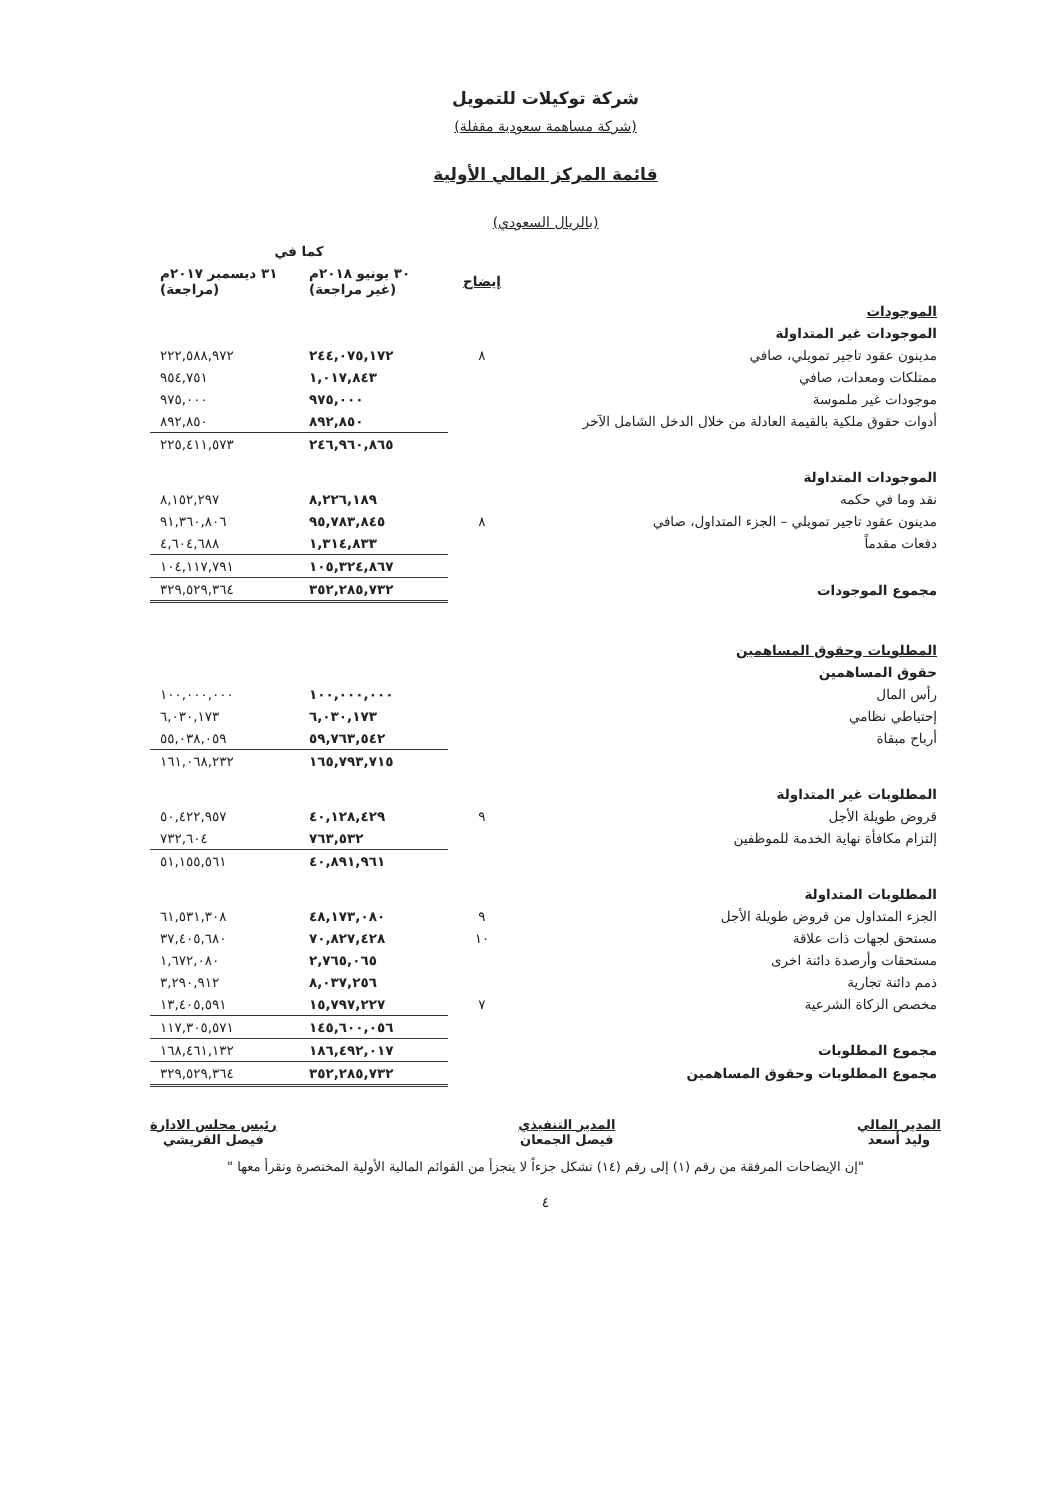شركة توكيلات للتمويل
(شركة مساهمة سعودية مقفلة)
قائمة المركز المالي الأولية
(بالريال السعودي)
| | | كما في | |
| --- | --- | --- | --- |
| | إيضاح | ٣٠ يونيو ٢٠١٨م (غير مراجعة) | ٣١ ديسمبر ٢٠١٧م (مراجعة) |
| الموجودات | | | |
| الموجودات غير المتداولة | | | |
| مدينون عقود تاجير تمويلي، صافي | ٨ | ٢٤٤,٠٧٥,١٧٢ | ٢٢٢,٥٨٨,٩٧٢ |
| ممتلكات ومعدات، صافي | | ١,٠١٧,٨٤٣ | ٩٥٤,٧٥١ |
| موجودات غير ملموسة | | ٩٧٥,٠٠٠ | ٩٧٥,٠٠٠ |
| أدوات حقوق ملكية بالقيمة العادلة من خلال الدخل الشامل الآخر | | ٨٩٢,٨٥٠ | ٨٩٢,٨٥٠ |
| | | ٢٤٦,٩٦٠,٨٦٥ | ٢٢٥,٤١١,٥٧٣ |
| الموجودات المتداولة | | | |
| نقد وما في حكمه | | ٨,٢٢٦,١٨٩ | ٨,١٥٢,٢٩٧ |
| مدينون عقود تاجير تمويلي – الجزء المتداول، صافي | ٨ | ٩٥,٧٨٣,٨٤٥ | ٩١,٣٦٠,٨٠٦ |
| دفعات مقدماً | | ١,٣١٤,٨٣٣ | ٤,٦٠٤,٦٨٨ |
| | | ١٠٥,٣٢٤,٨٦٧ | ١٠٤,١١٧,٧٩١ |
| مجموع الموجودات | | ٣٥٢,٢٨٥,٧٣٢ | ٣٢٩,٥٢٩,٣٦٤ |
| المطلوبات وحقوق المساهمين | | | |
| حقوق المساهمين | | | |
| رأس المال | | ١٠٠,٠٠٠,٠٠٠ | ١٠٠,٠٠٠,٠٠٠ |
| إحتياطي نظامي | | ٦,٠٣٠,١٧٣ | ٦,٠٣٠,١٧٣ |
| أرباح مبقاة | | ٥٩,٧٦٣,٥٤٢ | ٥٥,٠٣٨,٠٥٩ |
| | | ١٦٥,٧٩٣,٧١٥ | ١٦١,٠٦٨,٢٣٢ |
| المطلوبات غير المتداولة | | | |
| قروض طويلة الأجل | ٩ | ٤٠,١٢٨,٤٢٩ | ٥٠,٤٢٢,٩٥٧ |
| إلتزام مكافأة نهاية الخدمة للموظفين | | ٧٦٣,٥٣٢ | ٧٣٢,٦٠٤ |
| | | ٤٠,٨٩١,٩٦١ | ٥١,١٥٥,٥٦١ |
| المطلوبات المتداولة | | | |
| الجزء المتداول من قروض طويلة الأجل | ٩ | ٤٨,١٧٣,٠٨٠ | ٦١,٥٣١,٣٠٨ |
| مستحق لجهات ذات علاقة | ١٠ | ٧٠,٨٢٧,٤٢٨ | ٣٧,٤٠٥,٦٨٠ |
| مستحقات وأرصدة دائنة اخرى | | ٢,٧٦٥,٠٦٥ | ١,٦٧٢,٠٨٠ |
| ذمم دائنة تجارية | | ٨,٠٣٧,٢٥٦ | ٣,٢٩٠,٩١٢ |
| مخصص الزكاة الشرعية | ٧ | ١٥,٧٩٧,٢٢٧ | ١٣,٤٠٥,٥٩١ |
| | | ١٤٥,٦٠٠,٠٥٦ | ١١٧,٣٠٥,٥٧١ |
| مجموع المطلوبات | | ١٨٦,٤٩٢,٠١٧ | ١٦٨,٤٦١,١٣٢ |
| مجموع المطلوبات وحقوق المساهمين | | ٣٥٢,٢٨٥,٧٣٢ | ٣٢٩,٥٢٩,٣٦٤ |
المدير المالي
وليد أسعد
المدير التنفيذي
فيصل الجمعان
رئيس مجلس الادارة
فيصل القريشي
"إن الإيضاحات المرفقة من رقم (١) إلى رقم (١٤) تشكل جزءاً لا يتجزأ من القوائم المالية الأولية المختصرة وتقرأ معها "
٤